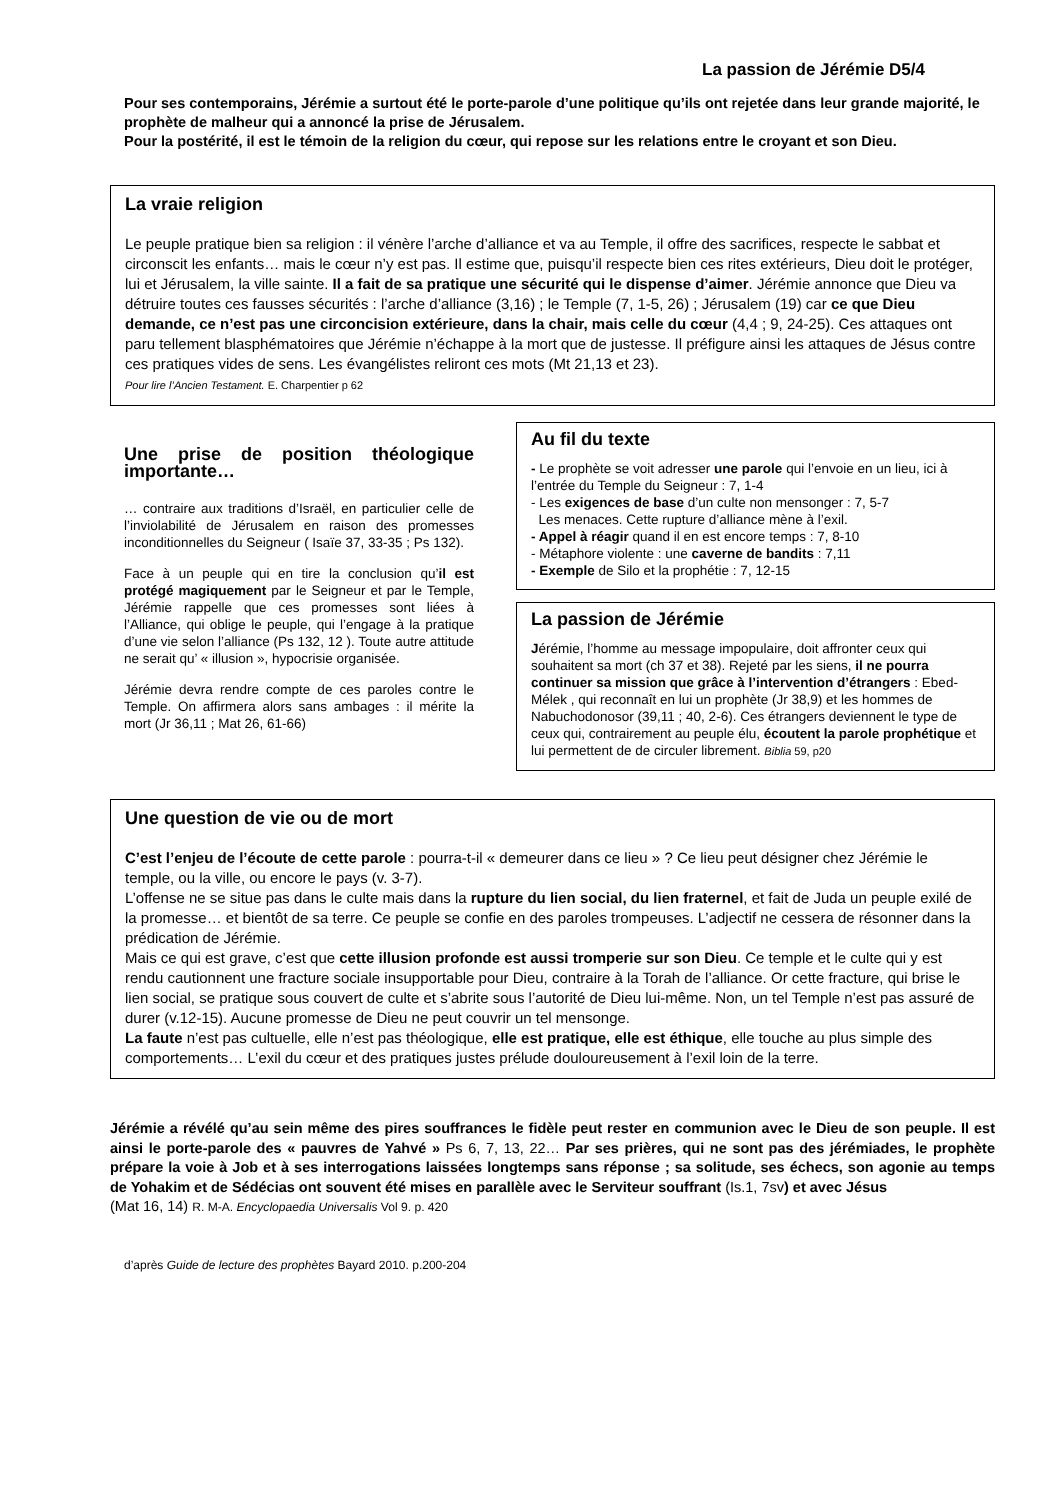La passion de Jérémie D5/4
Pour ses contemporains, Jérémie a surtout été le porte-parole d’une politique qu’ils ont rejetée dans leur grande majorité, le prophète de malheur qui a annoncé la prise de Jérusalem.
Pour la postérité, il est le témoin de la religion du cœur, qui repose sur les relations entre le croyant et son Dieu.
La vraie religion
Le peuple pratique bien sa religion : il vénère l’arche d’alliance et va au Temple, il offre des sacrifices, respecte le sabbat et circonscit les enfants… mais le cœur n’y est pas. Il estime que, puisqu’il respecte bien ces rites extérieurs, Dieu doit le protéger, lui et Jérusalem, la ville sainte. Il a fait de sa pratique une sécurité qui le dispense d’aimer. Jérémie annonce que Dieu va détruire toutes ces fausses sécurités : l’arche d’alliance (3,16) ; le Temple (7, 1-5, 26) ; Jérusalem (19) car ce que Dieu demande, ce n’est pas une circoncision extérieure, dans la chair, mais celle du cœur (4,4 ; 9, 24-25). Ces attaques ont paru tellement blasphématoires que Jérémie n’échappe à la mort que de justesse. Il préfigure ainsi les attaques de Jésus contre ces pratiques vides de sens. Les évangélistes reliront ces mots (Mt 21,13 et 23).
Pour lire l’Ancien Testament. E. Charpentier p 62
Une prise de position théologique importante…
… contraire aux traditions d’Israël, en particulier celle de l’inviolabilité de Jérusalem en raison des promesses inconditionnelles du Seigneur ( Isaïe 37, 33-35 ; Ps 132).
Face à un peuple qui en tire la conclusion qu’il est protégé magiquement par le Seigneur et par le Temple, Jérémie rappelle que ces promesses sont liées à l’Alliance, qui oblige le peuple, qui l’engage à la pratique d’une vie selon l’alliance (Ps 132, 12 ). Toute autre attitude ne serait qu’ « illusion », hypocrisie organisée.
Jérémie devra rendre compte de ces paroles contre le Temple. On affirmera alors sans ambages : il mérite la mort (Jr 36,11 ; Mat 26, 61-66)
Au fil du texte
- Le prophète se voit adresser une parole qui l’envoie en un lieu, ici à l’entrée du Temple du Seigneur : 7, 1-4
- Les exigences de base d’un culte non mensonger : 7, 5-7
Les menaces. Cette rupture d’alliance mène à l’exil.
- Appel à réagir quand il en est encore temps : 7, 8-10
- Métaphore violente : une caverne de bandits : 7,11
- Exemple de Silo et la prophétie : 7, 12-15
La passion de Jérémie
Jérémie, l’homme au message impopulaire, doit affronter ceux qui souhaitent sa mort (ch 37 et 38). Rejeté par les siens, il ne pourra continuer sa mission que grâce à l’intervention d’étrangers : Ebed-Mélek , qui reconnaît en lui un prophète (Jr 38,9) et les hommes de Nabuchodonosor (39,11 ; 40, 2-6). Ces étrangers deviennent le type de ceux qui, contrairement au peuple élu, écoutent la parole prophétique et lui permettent de de circuler librement. Biblia 59, p20
Une question de vie ou de mort
C’est l’enjeu de l’écoute de cette parole : pourra-t-il « demeurer dans ce lieu » ? Ce lieu peut désigner chez Jérémie le temple, ou la ville, ou encore le pays (v. 3-7).
L’offense ne se situe pas dans le culte mais dans la rupture du lien social, du lien fraternel, et fait de Juda un peuple exilé de la promesse… et bientôt de sa terre. Ce peuple se confie en des paroles trompeuses. L’adjectif ne cessera de résonner dans la prédication de Jérémie.
Mais ce qui est grave, c’est que cette illusion profonde est aussi tromperie sur son Dieu. Ce temple et le culte qui y est rendu cautionnent une fracture sociale insupportable pour Dieu, contraire à la Torah de l’alliance. Or cette fracture, qui brise le lien social, se pratique sous couvert de culte et s’abrite sous l’autorité de Dieu lui-même. Non, un tel Temple n’est pas assuré de durer (v.12-15). Aucune promesse de Dieu ne peut couvrir un tel mensonge.
La faute n’est pas cultuelle, elle n’est pas théologique, elle est pratique, elle est éthique, elle touche au plus simple des comportements… L’exil du cœur et des pratiques justes prélude douloureusement à l’exil loin de la terre.
Jérémie a révélé qu’au sein même des pires souffrances le fidèle peut rester en communion avec le Dieu de son peuple. Il est ainsi le porte-parole des « pauvres de Yahvé » Ps 6, 7, 13, 22… Par ses prières, qui ne sont pas des jérémiades, le prophète prépare la voie à Job et à ses interrogations laissées longtemps sans réponse ; sa solitude, ses échecs, son agonie au temps de Yohakim et de Sédécias ont souvent été mises en parallèle avec le Serviteur souffrant (Is.1, 7sv) et avec Jésus
(Mat 16, 14) R. M-A. Encyclopaedia Universalis Vol 9. p. 420
d’après Guide de lecture des prophètes Bayard 2010. p.200-204